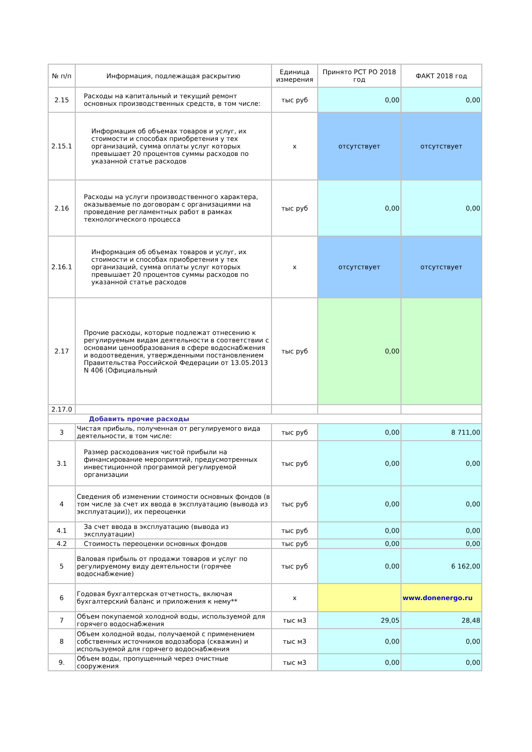| № п/п | Информация, подлежащая раскрытию | Единица измерения | Принято РСТ РО 2018 год | ФАКТ 2018 год |
| --- | --- | --- | --- | --- |
| 2.15 | Расходы на капитальный и текущий ремонт основных производственных средств, в том числе: | тыс руб | 0,00 | 0,00 |
| 2.15.1 | Информация об объемах товаров и услуг, их стоимости и способах приобретения у тех организаций, сумма оплаты услуг которых превышает 20 процентов суммы расходов по указанной статье расходов | х | отсутствует | отсутствует |
| 2.16 | Расходы на услуги производственного характера, оказываемые по договорам с организациями на проведение регламентных работ в рамках технологического процесса | тыс руб | 0,00 | 0,00 |
| 2.16.1 | Информация об объемах товаров и услуг, их стоимости и способах приобретения у тех организаций, сумма оплаты услуг которых превышает 20 процентов суммы расходов по указанной статье расходов | х | отсутствует | отсутствует |
| 2.17 | Прочие расходы, которые подлежат отнесению к регулируемым видам деятельности в соответствии с основами ценообразования в сфере водоснабжения и водоотведения, утвержденными постановлением Правительства Российской Федерации от 13.05.2013 N 406 (Официальный | тыс руб | 0,00 | |
| 2.17.0 | | | | |
| Добавить прочие расходы | | | | |
| 3 | Чистая прибыль, полученная от регулируемого вида деятельности, в том числе: | тыс руб | 0,00 | 8 711,00 |
| 3.1 | Размер расходования чистой прибыли на финансирование мероприятий, предусмотренных инвестиционной программой регулируемой организации | тыс руб | 0,00 | 0,00 |
| 4 | Сведения об изменении стоимости основных фондов (в том числе за счет их ввода в эксплуатацию (вывода из эксплуатации)), их переоценки | тыс руб | 0,00 | 0,00 |
| 4.1 | За счет ввода в эксплуатацию (вывода из эксплуатации) | тыс руб | 0,00 | 0,00 |
| 4.2 | Стоимость переоценки основных фондов | тыс руб | 0,00 | 0,00 |
| 5 | Валовая прибыль от продажи товаров и услуг по регулируемому виду деятельности (горячее водоснабжение) | тыс руб | 0,00 | 6 162,00 |
| 6 | Годовая бухгалтерская отчетность, включая бухгалтерский баланс и приложения к нему** | х | | www.donenergo.ru |
| 7 | Объем покупаемой холодной воды, используемой для горячего водоснабжения | тыс м3 | 29,05 | 28,48 |
| 8 | Объем холодной воды, получаемой с применением собственных источников водозабора (скважин) и используемой для горячего водоснабжения | тыс м3 | 0,00 | 0,00 |
| 9. | Объем воды, пропущенный через очистные сооружения | тыс м3 | 0,00 | 0,00 |